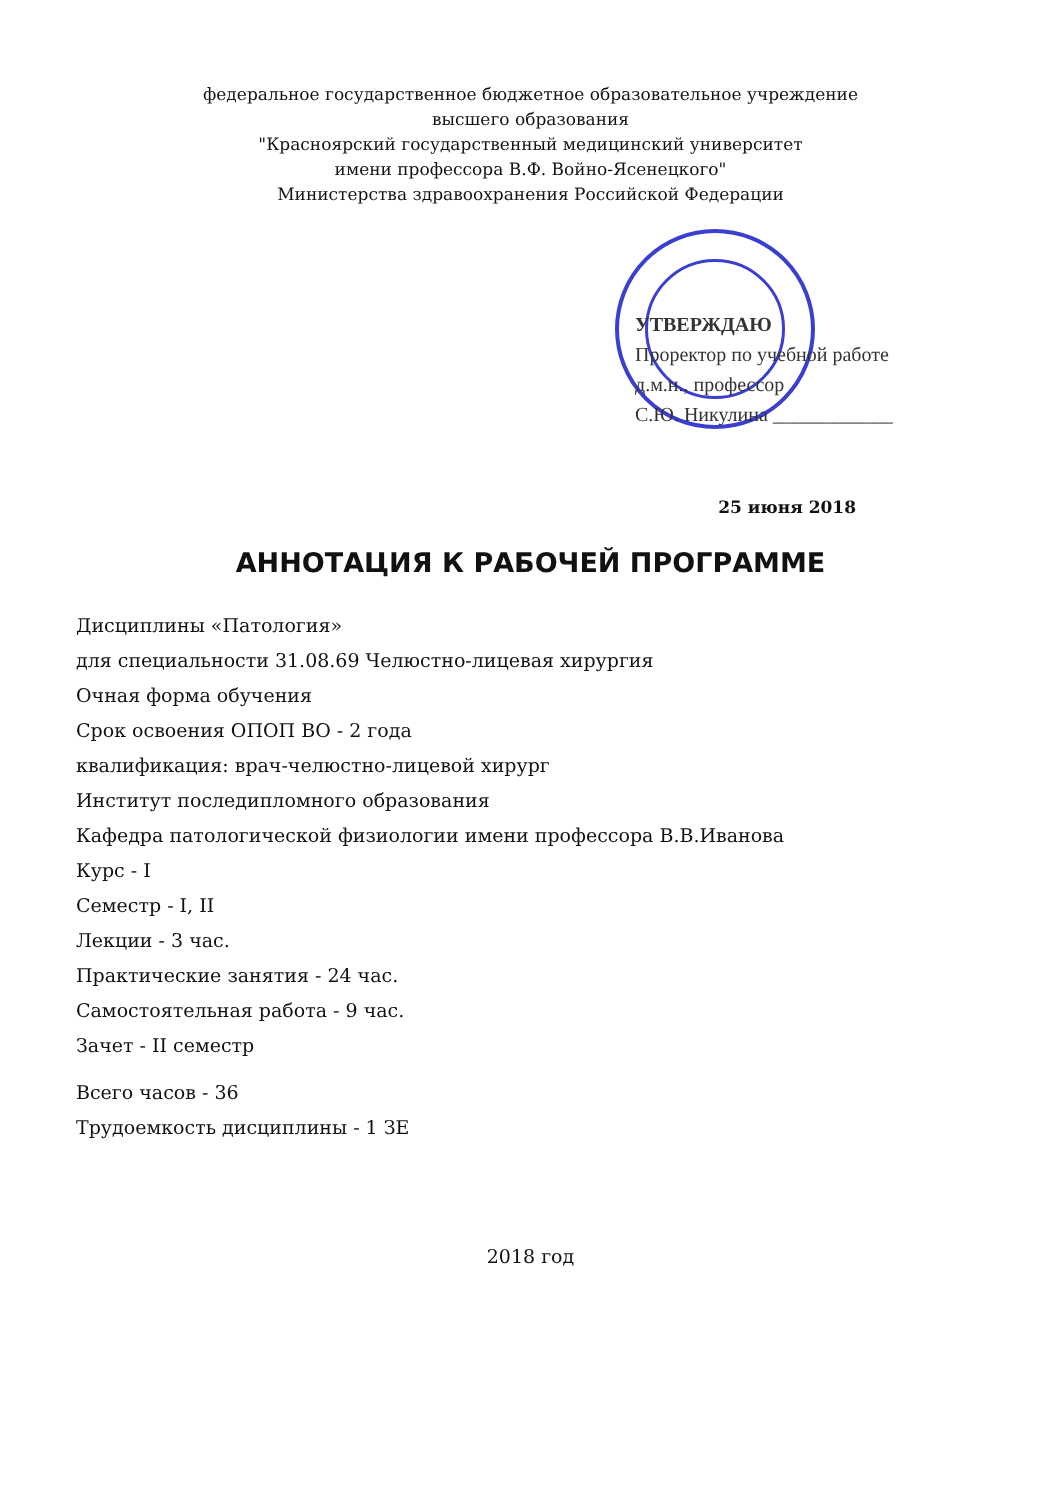федеральное государственное бюджетное образовательное учреждение
высшего образования
"Красноярский государственный медицинский университет
имени профессора В.Ф. Войно-Ясенецкого"
Министерства здравоохранения Российской Федерации
УТВЕРЖДАЮ
Проректор по учебной работе
д.м.н., профессор
С.Ю. Никулина ____________
25 июня 2018
АННОТАЦИЯ К РАБОЧЕЙ ПРОГРАММЕ
Дисциплины «Патология»
для специальности 31.08.69 Челюстно-лицевая хирургия
Очная форма обучения
Срок освоения ОПОП ВО - 2 года
квалификация: врач-челюстно-лицевой хирург
Институт последипломного образования
Кафедра патологической физиологии имени профессора В.В.Иванова
Курс - I
Семестр - I, II
Лекции - 3 час.
Практические занятия - 24 час.
Самостоятельная работа - 9 час.
Зачет - II семестр
Всего часов - 36
Трудоемкость дисциплины - 1 ЗЕ
2018 год